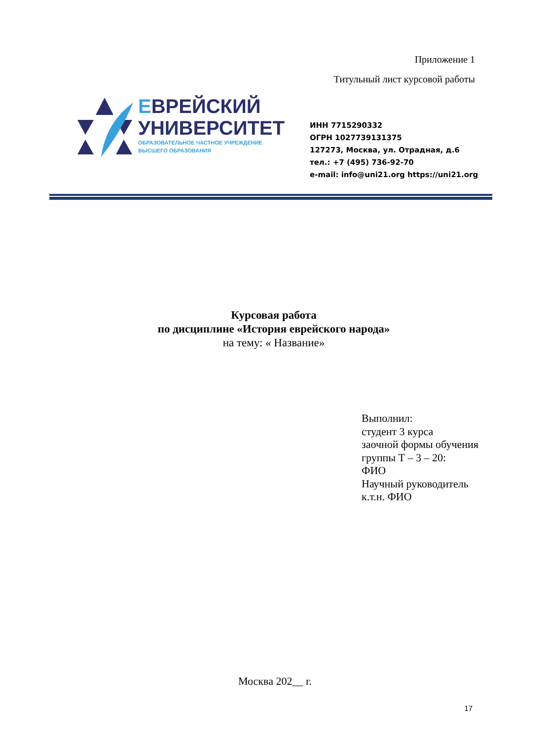Приложение 1
Титульный лист курсовой работы
ЕВРЕЙСКИЙ
УНИВЕРСИТЕТ
ОБРАЗОВАТЕЛЬНОЕ ЧАСТНОЕ УЧРЕЖДЕНИЕ
ВЫСШЕГО ОБРАЗОВАНИЯ
ИНН 7715290332
ОГРН 1027739131375
127273, Москва, ул. Отрадная, д.6
тел.: +7 (495) 736-92-70
e-mail: info@uni21.org https://uni21.org
Курсовая работа
по дисциплине «История еврейского народа»
на тему: « Название»
Выполнил:
студент 3 курса
заочной формы обучения
группы Т – 3 – 20:
ФИО
Научный руководитель
к.т.н. ФИО
Москва 202__ г.
17